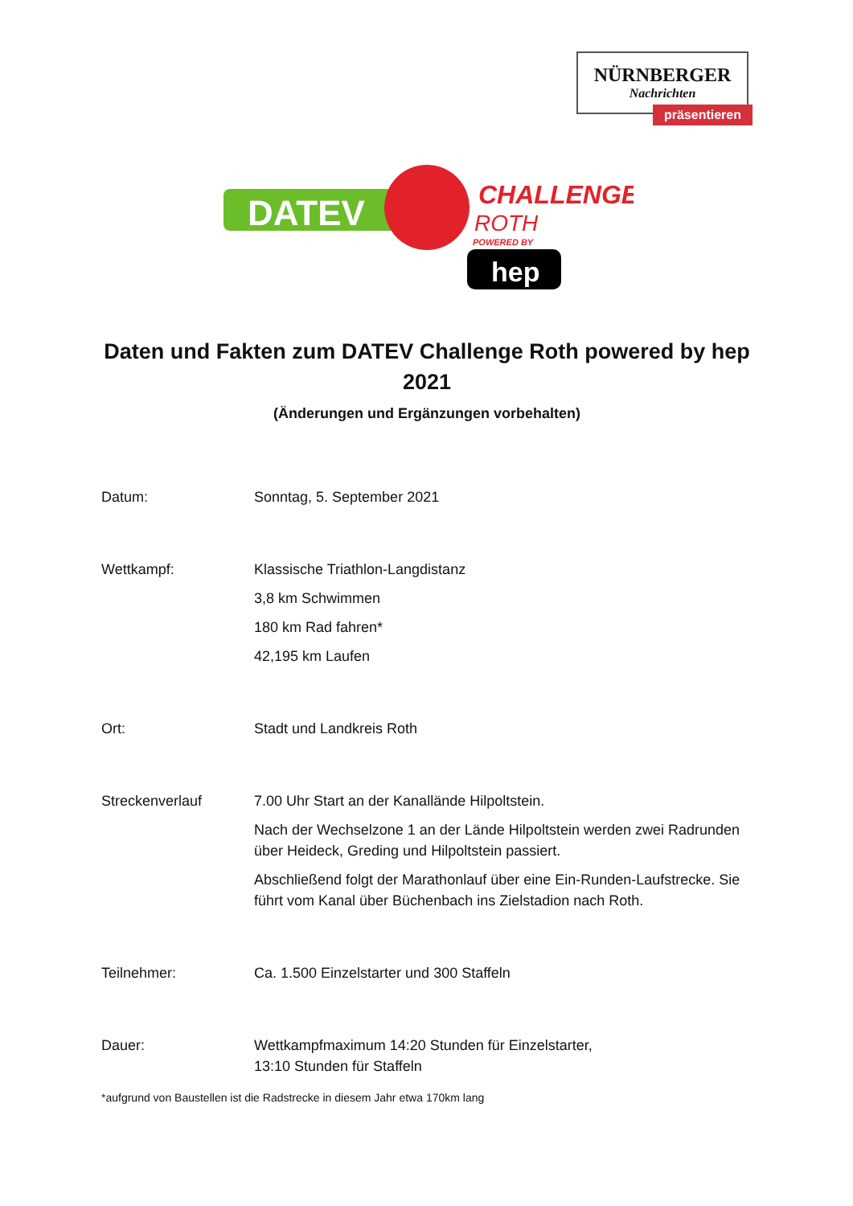NÜRNBERGER
Nachrichten
präsentieren
DATEV
CHALLENGE
ROTH
POWERED BY
hep
Daten und Fakten zum DATEV Challenge Roth powered by hep 2021
(Änderungen und Ergänzungen vorbehalten)
Datum: Sonntag, 5. September 2021
Wettkampf: Klassische Triathlon-Langdistanz
3,8 km Schwimmen
180 km Rad fahren*
42,195 km Laufen
Ort: Stadt und Landkreis Roth
Streckenverlauf 7.00 Uhr Start an der Kanallände Hilpoltstein.
Nach der Wechselzone 1 an der Lände Hilpoltstein werden zwei Radrunden über Heideck, Greding und Hilpoltstein passiert.
Abschließend folgt der Marathonlauf über eine Ein-Runden-Laufstrecke. Sie führt vom Kanal über Büchenbach ins Zielstadion nach Roth.
Teilnehmer: Ca. 1.500 Einzelstarter und 300 Staffeln
Dauer: Wettkampfmaximum 14:20 Stunden für Einzelstarter,
13:10 Stunden für Staffeln
*aufgrund von Baustellen ist die Radstrecke in diesem Jahr etwa 170km lang